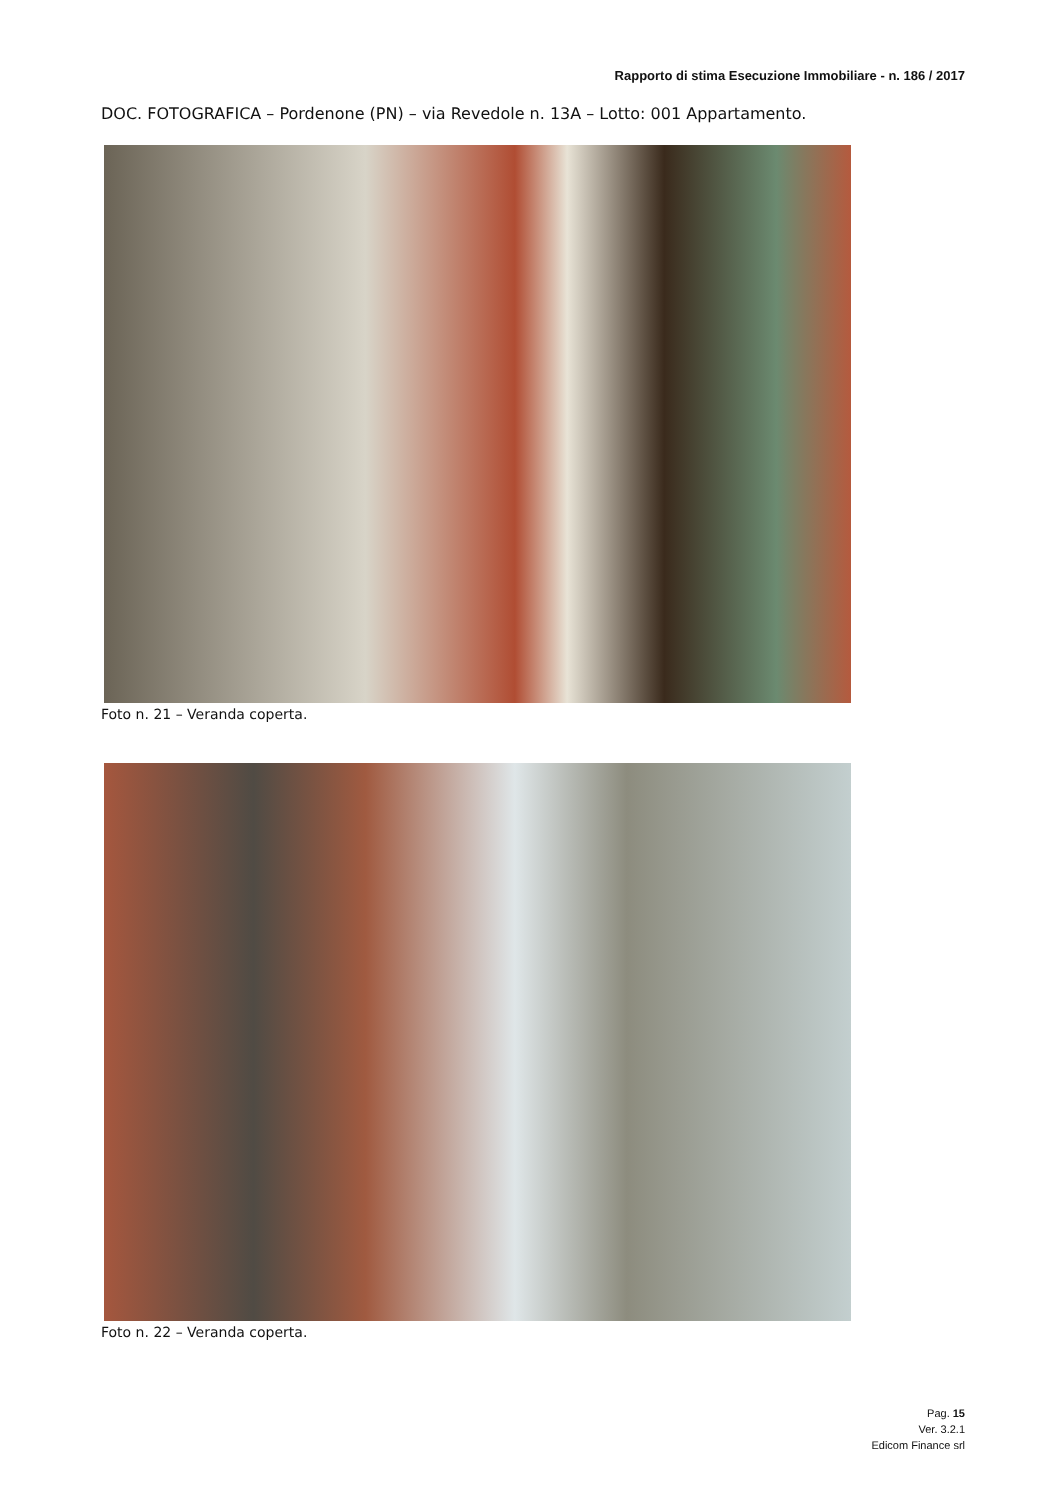Rapporto di stima Esecuzione Immobiliare - n. 186 / 2017
DOC. FOTOGRAFICA – Pordenone (PN) – via Revedole n. 13A – Lotto: 001 Appartamento.
Foto n. 21 – Veranda coperta.
Foto n. 22 – Veranda coperta.
Pag. 15
Ver. 3.2.1
Edicom Finance srl